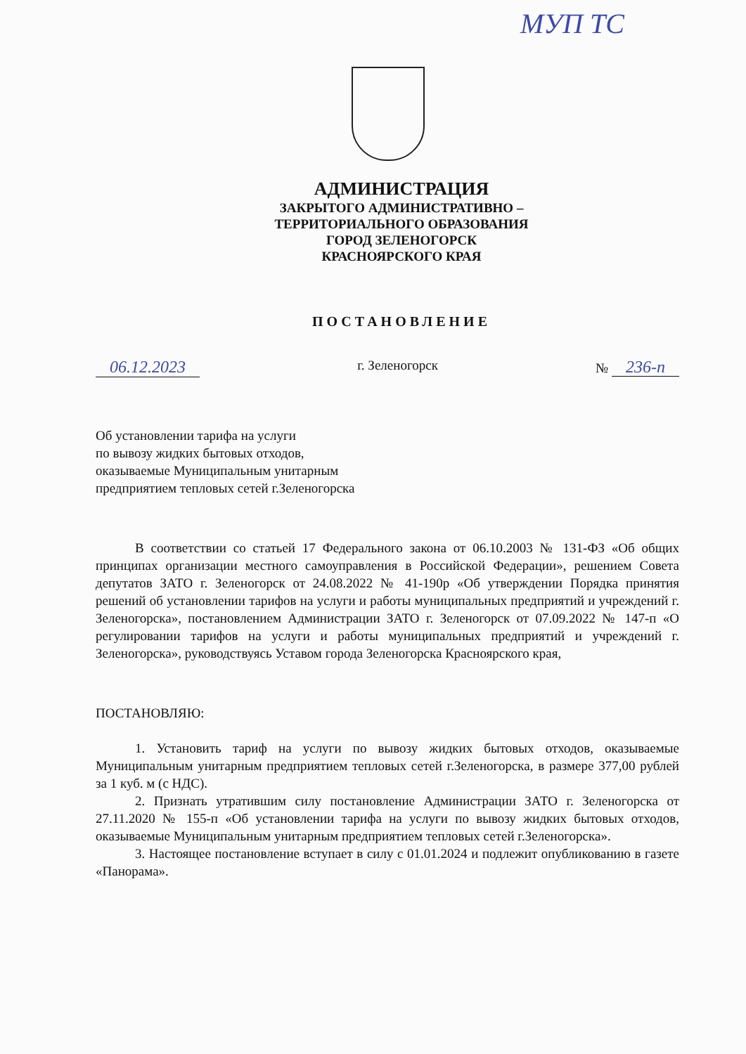МУП ТС
АДМИНИСТРАЦИЯ
ЗАКРЫТОГО АДМИНИСТРАТИВНО –
ТЕРРИТОРИАЛЬНОГО ОБРАЗОВАНИЯ
ГОРОД ЗЕЛЕНОГОРСК
КРАСНОЯРСКОГО КРАЯ
ПОСТАНОВЛЕНИЕ
06.12.2023 г. Зеленогорск № 236-п
Об установлении тарифа на услуги
по вывозу жидких бытовых отходов,
оказываемые Муниципальным унитарным
предприятием тепловых сетей г.Зеленогорска
В соответствии со статьей 17 Федерального закона от 06.10.2003 № 131-ФЗ «Об общих принципах организации местного самоуправления в Российской Федерации», решением Совета депутатов ЗАТО г. Зеленогорск от 24.08.2022 № 41-190р «Об утверждении Порядка принятия решений об установлении тарифов на услуги и работы муниципальных предприятий и учреждений г. Зеленогорска», постановлением Администрации ЗАТО г. Зеленогорск от 07.09.2022 № 147-п «О регулировании тарифов на услуги и работы муниципальных предприятий и учреждений г. Зеленогорска», руководствуясь Уставом города Зеленогорска Красноярского края,
ПОСТАНОВЛЯЮ:
1. Установить тариф на услуги по вывозу жидких бытовых отходов, оказываемые Муниципальным унитарным предприятием тепловых сетей г.Зеленогорска, в размере 377,00 рублей за 1 куб. м (с НДС).
2. Признать утратившим силу постановление Администрации ЗАТО г. Зеленогорска от 27.11.2020 № 155-п «Об установлении тарифа на услуги по вывозу жидких бытовых отходов, оказываемые Муниципальным унитарным предприятием тепловых сетей г.Зеленогорска».
3. Настоящее постановление вступает в силу с 01.01.2024 и подлежит опубликованию в газете «Панорама».